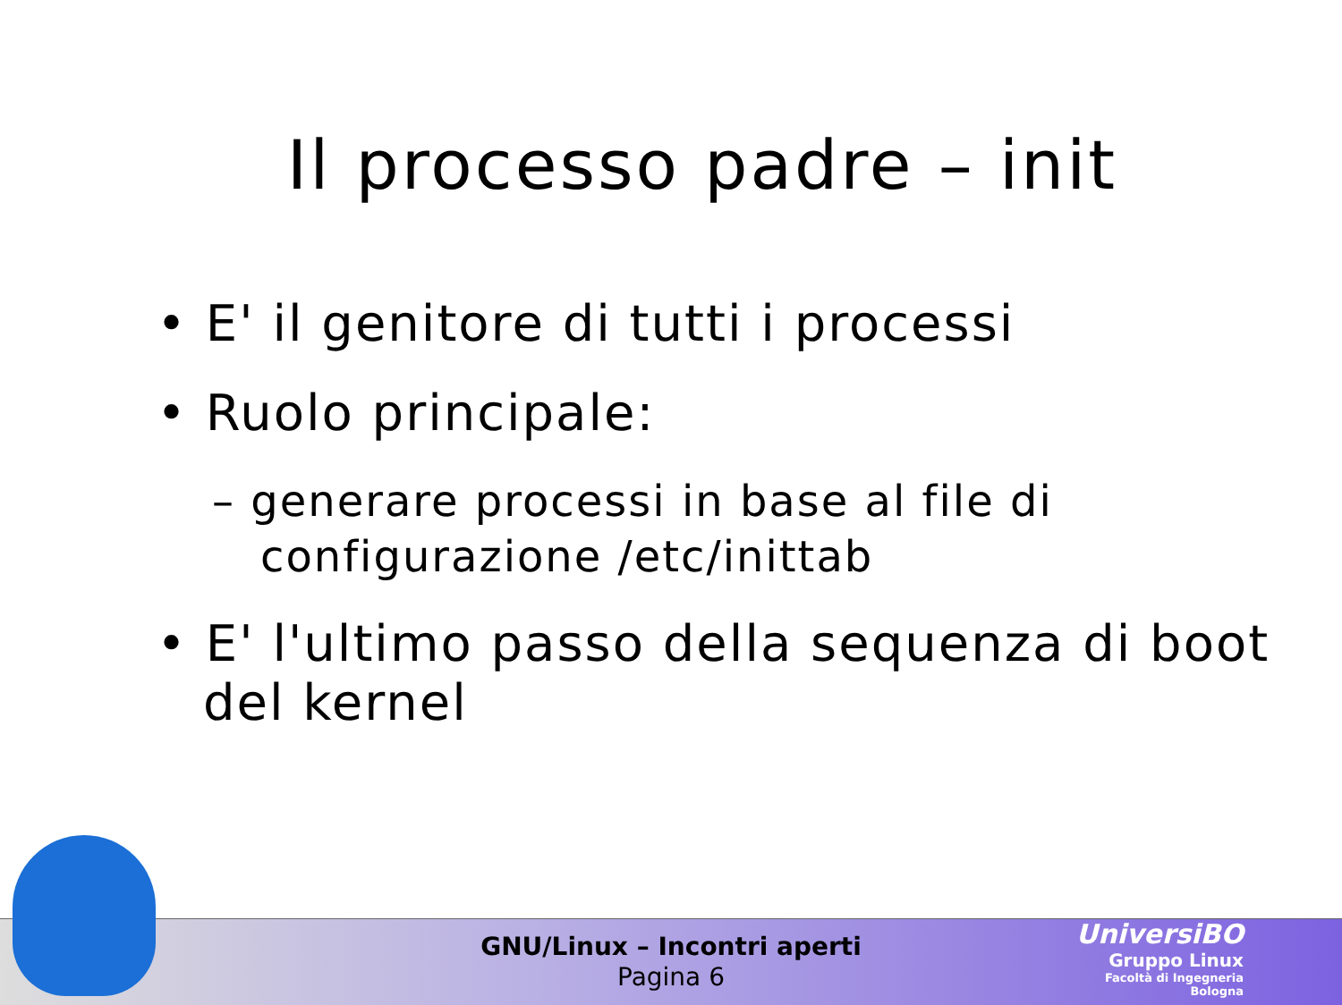Il processo padre – init
• E' il genitore di tutti i processi
• Ruolo principale:
– generare processi in base al file di configurazione /etc/inittab
• E' l'ultimo passo della sequenza di boot del kernel
GNU/Linux – Incontri aperti
Pagina 6
UniversiBO
Gruppo Linux
Facoltà di Ingegneria
Bologna